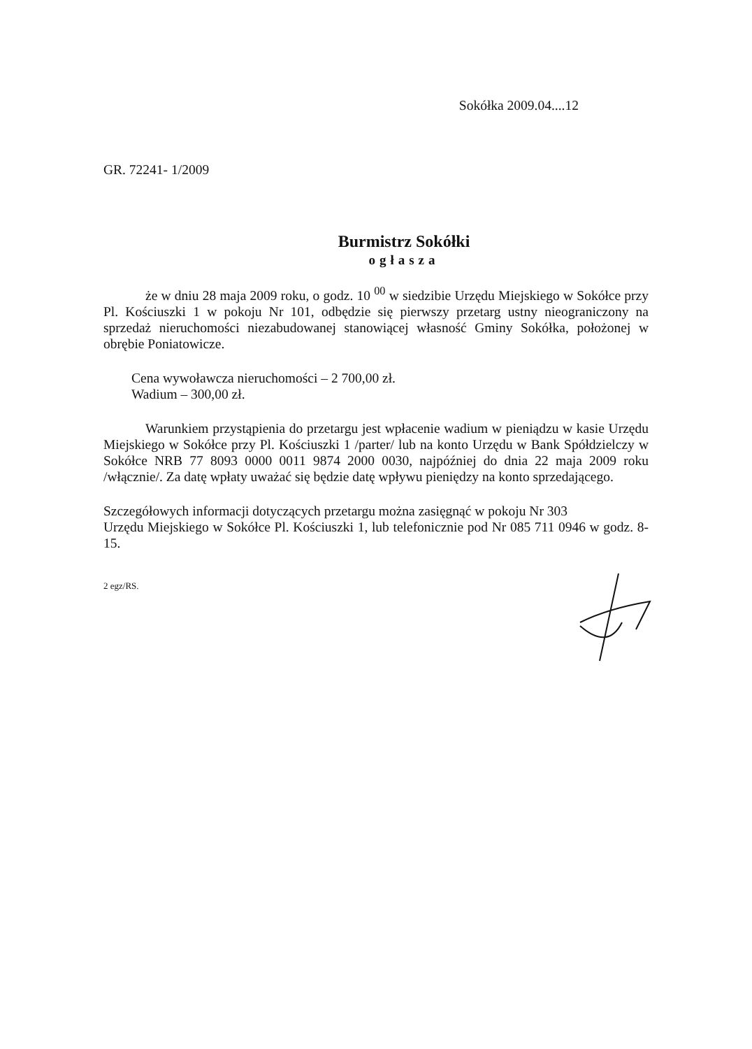Sokółka 2009.04....12
GR. 72241- 1/2009
Burmistrz Sokółki
ogłasza
że w dniu 28 maja 2009 roku, o godz. 10 <sup>00</sup> w siedzibie Urzędu Miejskiego w Sokółce przy Pl. Kościuszki 1 w pokoju Nr 101, odbędzie się pierwszy przetarg ustny nieograniczony na sprzedaż nieruchomości niezabudowanej stanowiącej własność Gminy Sokółka, położonej w obrębie Poniatowicze.
Cena wywoławcza nieruchomości – 2 700,00 zł.
Wadium – 300,00 zł.
Warunkiem przystąpienia do przetargu jest wpłacenie wadium w pieniądzu w kasie Urzędu Miejskiego w Sokółce przy Pl. Kościuszki 1 /parter/ lub na konto Urzędu w Bank Spółdzielczy w Sokółce NRB 77 8093 0000 0011 9874 2000 0030, najpóźniej do dnia 22 maja 2009 roku /włącznie/. Za datę wpłaty uważać się będzie datę wpływu pieniędzy na konto sprzedającego.
Szczegółowych informacji dotyczących przetargu można zasięgnąć w pokoju Nr 303
Urzędu Miejskiego w Sokółce Pl. Kościuszki 1, lub telefonicznie pod Nr 085 711 0946 w godz. 8-15.
2 egz/RS.